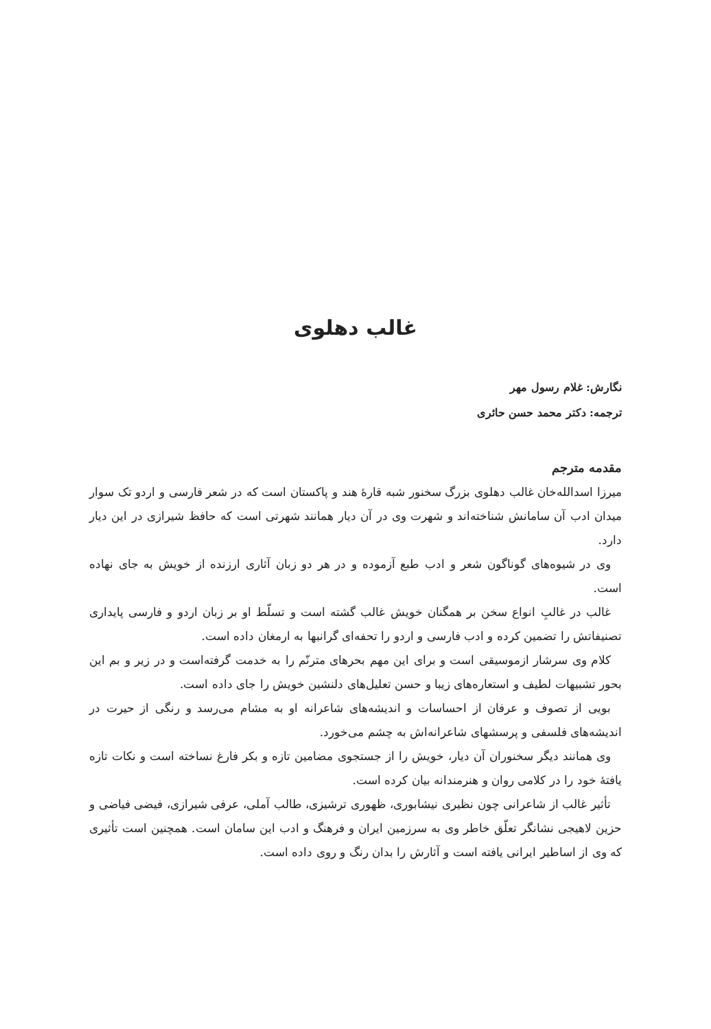غالب دهلوی
نگارش: غلام رسول مهر
ترجمه: دکتر محمد حسن حائری
مقدمه مترجم
میرزا اسدالله‌خان غالب دهلوی بزرگ سخنور شبه قارهٔ هند و پاکستان است که در شعر فارسی و اردو تک سوار میدان ادب آن سامانش شناخته‌اند و شهرت وی در آن دیار همانند شهرتی است که حافظ شیرازی در این دیار دارد.
وی در شیوه‌های گوناگون شعر و ادب طبع آزموده و در هر دو زبان آثاری ارزنده از خویش به جای نهاده است.
غالب در غالبِ انواع سخن بر همگنان خویش غالب گشته است و تسلّط او بر زبان اردو و فارسی پایداری تصنیفاتش را تضمین کرده و ادب فارسی و اردو را تحفه‌ای گرانبها به ارمغان داده است.
کلام وی سرشار ازموسیقی است و برای این مهم بحرهای مترنّم را به خدمت گرفته‌است و در زیر و بم این بحور تشبیهات لطیف و استعاره‌های زیبا و حسن تعلیل‌های دلنشین خویش را جای داده است.
بویی از تصوف و عرفان از احساسات و اندیشه‌های شاعرانه او به مشام می‌رسد و رنگی از حیرت در اندیشه‌های فلسفی و پرسشهای شاعرانه‌اش به چشم می‌خورد.
وی همانند دیگر سخنوران آن دیار، خویش را از جستجوی مضامین تازه و بکر فارغ نساخته است و نکات تازه یافتهٔ خود را در کلامی روان و هنرمندانه بیان کرده است.
تأثیر غالب از شاعرانی چون نظیری نیشابوری، ظهوری ترشیزی، طالب آملی، عرفی شیرازی، فیضی فیاضی و حزین لاهیجی نشانگر تعلّق خاطر وی به سرزمین ایران و فرهنگ و ادب این سامان است. همچنین است تأثیری که وی از اساطیر ایرانی یافته است و آثارش را بدان رنگ و روی داده است.